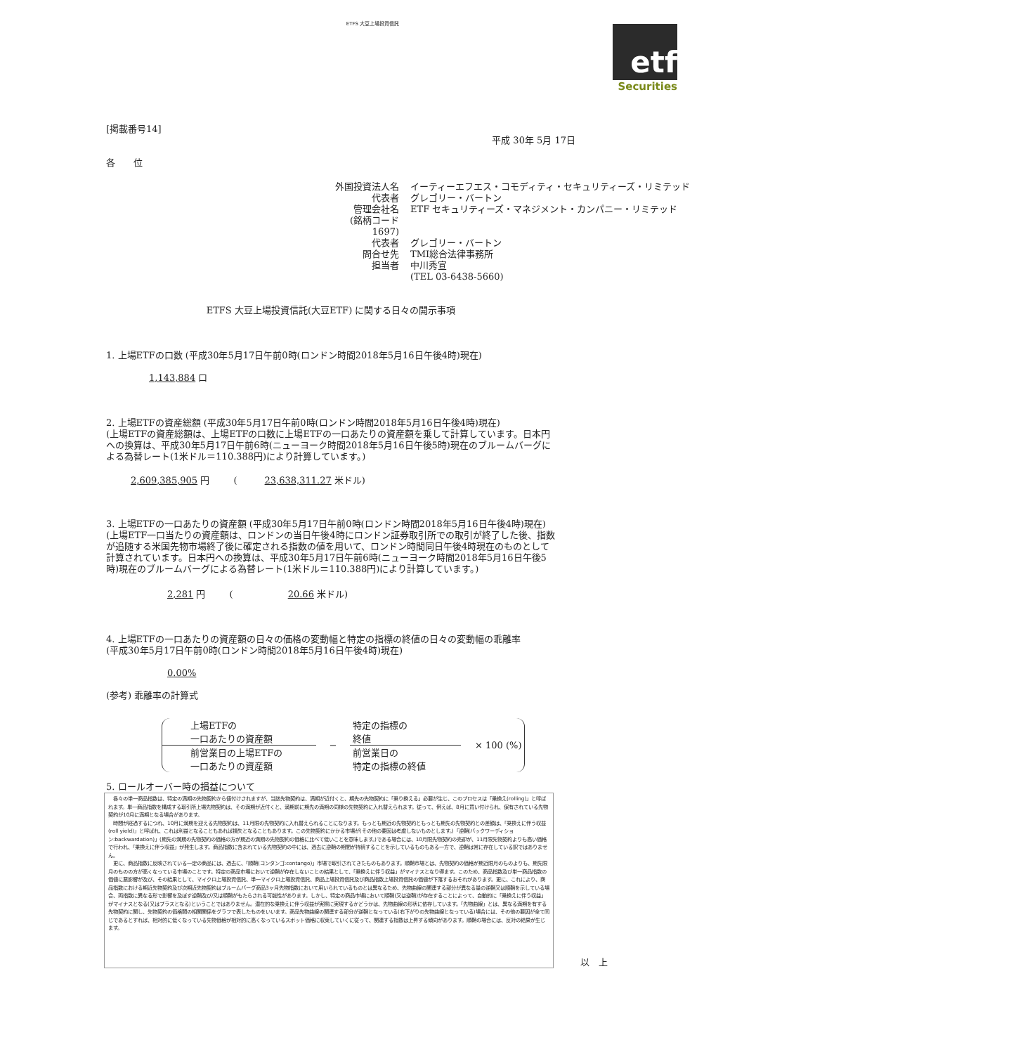ETFS 大豆上場投資信託
etf
Securities
[掲載番号14]
平成 30年 5月 17日
各　　位
| 外国投資法人名 | イーティーエフエス・コモディティ・セキュリティーズ・リミテッド |
| 代表者 | グレゴリー・バートン |
| 管理会社名 | ETF セキュリティーズ・マネジメント・カンパニー・リミテッド |
| (銘柄コード 1697) | |
| 代表者 | グレゴリー・バートン |
| 問合せ先 | TMI総合法律事務所 |
| 担当者 | 中川秀宣 |
| | (TEL 03-6438-5660) |
ETFS 大豆上場投資信託(大豆ETF) に関する日々の開示事項
1. 上場ETFの口数 (平成30年5月17日午前0時(ロンドン時間2018年5月16日午後4時)現在)
1,143,884 口
2. 上場ETFの資産総額 (平成30年5月17日午前0時(ロンドン時間2018年5月16日午後4時)現在)
(上場ETFの資産総額は、上場ETFの口数に上場ETFの一口あたりの資産額を乗して計算しています。日本円への換算は、平成30年5月17日午前6時(ニューヨーク時間2018年5月16日午後5時)現在のブルームバーグによる為替レート(1米ドル＝110.388円)により計算しています。)
2,609,385,905 円 　　 (　　　23,638,311.27 米ドル)
3. 上場ETFの一口あたりの資産額 (平成30年5月17日午前0時(ロンドン時間2018年5月16日午後4時)現在)
(上場ETF一口当たりの資産額は、ロンドンの当日午後4時にロンドン証券取引所での取引が終了した後、指数が追随する米国先物市場終了後に確定される指数の値を用いて、ロンドン時間同日午後4時現在のものとして計算されています。日本円への換算は、平成30年5月17日午前6時(ニューヨーク時間2018年5月16日午後5時)現在のブルームバーグによる為替レート(1米ドル＝110.388円)により計算しています。)
2,281 円 　　 (　　　　　　20.66 米ドル)
4. 上場ETFの一口あたりの資産額の日々の価格の変動幅と特定の指標の終値の日々の変動幅の乖離率
(平成30年5月17日午前0時(ロンドン時間2018年5月16日午後4時)現在)
0.00%
(参考) 乖離率の計算式
| 上場ETFの 一口あたりの資産額 | − | 特定の指標の 終値 | × 100 (%) |
| 前営業日の上場ETFの 一口あたりの資産額 | | 前営業日の 特定の指標の終値 | |
5. ロールオーバー時の損益について
　各々の単一商品指数は、特定の満期の先物契約から値付けされますが、当該先物契約は、満期が近付くと、期先の先物契約に「乗り換える」必要が生じ、このプロセスは「乗換え(rolling)」と呼ばれます。単一商品指数を構成する取引所上場先物契約は、その満期が近付くと、満期前に期先の満期の同様の先物契約に入れ替えられます。従って、例えば、8月に買い付けられ、保有されている先物契約が10月に満期となる場合があります。
　時間が経過するにつれ、10月に満期を迎える先物契約は、11月限の先物契約に入れ替えられることになります。もっとも期近の先物契約ともっとも期先の先物契約との差額は、「乗換えに伴う収益(roll yield)」と呼ばれ、これは利益となることもあれば損失となることもあります。この先物契約にかかる市場が(その他の要因は考慮しないものとします。)「逆鞘(バックワーディション:backwardation)」(期先の満期の先物契約の価格の方が期近の満期の先物契約の価格に比べて低いことを意味します。)である場合には、10月限先物契約の売却が、11月限先物契約よりも高い価格で行われ、「乗換えに伴う収益」が発生します。商品指数に含まれている先物契約の中には、過去に逆鞘の期間が持続することを示しているものもある一方で、逆鞘は常に存在している訳ではありません。
　更に、商品指数に反映されている一定の商品には、過去に、「順鞘(コンタンゴ:contango)」市場で取引されてきたものもあります。順鞘市場とは、先物契約の価格が期近限月のものよりも、期先限月のものの方が高くなっている市場のことです。特定の商品市場において逆鞘が存在しないことの結果として、「乗換えに伴う収益」がマイナスとなり得ます。このため、商品指数及び単一商品指数の価値に悪影響が及び、その結果として、マイクロ上場投資信託、単一マイクロ上場投資信託、商品上場投資信託及び商品指数上場投資信託の価値が下落するおそれがあります。更に、これにより、商品指数における期近先物契約及び次期近先物契約はブルームバーグ商品3ヶ月先物指数において用いられているものとは異なるため、先物曲線の関連する部分が異なる量の逆鞘又は順鞘を示している場合、両指数に異なる形で影響を及ぼす逆鞘及び/又は順鞘がもたらされる可能性があります。しかし、特定の商品市場において順鞘(又は逆鞘)が存在することによって、自動的に「乗換えに伴う収益」がマイナスとなる(又はプラスとなる)ということではありません。潜在的な乗換えに伴う収益が実際に実現するかどうかは、先物曲線の形状に依存しています。「先物曲線」とは、異なる満期を有する先物契約に関し、先物契約の価格間の相関関係をグラフで表したものをいいます。商品先物曲線の関連する部分が逆鞘となっている(右下がりの先物曲線となっている)場合には、その他の要因が全て同じであるとすれば、相対的に低くなっている先物価格が相対的に高くなっているスポット価格に収束していくに従って、関連する指数は上昇する傾向があります。順鞘の場合には、反対の結果が生じます。
以　上